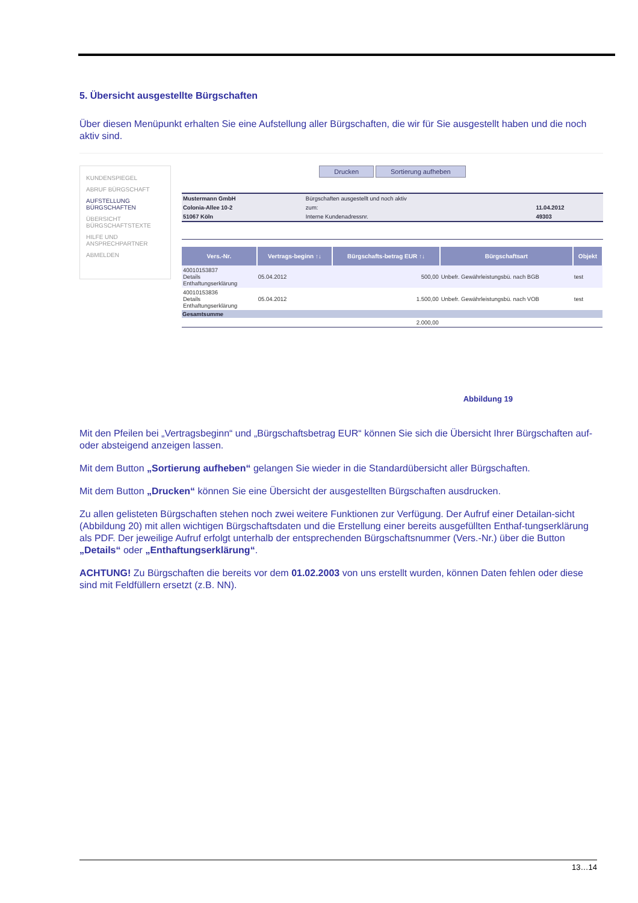5. Übersicht ausgestellte Bürgschaften
Über diesen Menüpunkt erhalten Sie eine Aufstellung aller Bürgschaften, die wir für Sie ausgestellt haben und die noch aktiv sind.
KUNDENSPIEGEL
ABRUF BÜRGSCHAFT
AUFSTELLUNG BÜRGSCHAFTEN
ÜBERSICHT BÜRGSCHAFTSTEXTE
HILFE UND ANSPRECHPARTNER
ABMELDEN
Drucken Sortierung aufheben
| Mustermann GmbH | Bürgschaften ausgestellt und noch aktiv | |
| Colonia-Allee 10-2 | zum: | 11.04.2012 |
| 51067 Köln | Interne Kundenadressnr. | 49303 |
| Vers.-Nr. | Vertrags-beginn ↑↓ | Bürgschafts-betrag EUR ↑↓ | Bürgschaftsart | Objekt |
| --- | --- | --- | --- | --- |
| 40010153837 Details Enthaftungserklärung | 05.04.2012 | 500,00 | Unbefr. Gewährleistungsbü. nach BGB | test |
| 40010153836 Details Enthaftungserklärung | 05.04.2012 | 1.500,00 | Unbefr. Gewährleistungsbü. nach VOB | test |
| Gesamtsumme | | | | |
| | | 2.000,00 | | |
Abbildung 19
Mit den Pfeilen bei „Vertragsbeginn“ und „Bürgschaftsbetrag EUR“ können Sie sich die Übersicht Ihrer Bürgschaften auf- oder absteigend anzeigen lassen.
Mit dem Button „Sortierung aufheben“ gelangen Sie wieder in die Standardübersicht aller Bürgschaften.
Mit dem Button „Drucken“ können Sie eine Übersicht der ausgestellten Bürgschaften ausdrucken.
Zu allen gelisteten Bürgschaften stehen noch zwei weitere Funktionen zur Verfügung. Der Aufruf einer Detailan-sicht (Abbildung 20) mit allen wichtigen Bürgschaftsdaten und die Erstellung einer bereits ausgefüllten Enthaf-tungserklärung als PDF. Der jeweilige Aufruf erfolgt unterhalb der entsprechenden Bürgschaftsnummer (Vers.-Nr.) über die Button „Details“ oder „Enthaftungserklärung“.
ACHTUNG! Zu Bürgschaften die bereits vor dem 01.02.2003 von uns erstellt wurden, können Daten fehlen oder diese sind mit Feldfüllern ersetzt (z.B. NN).
13…14